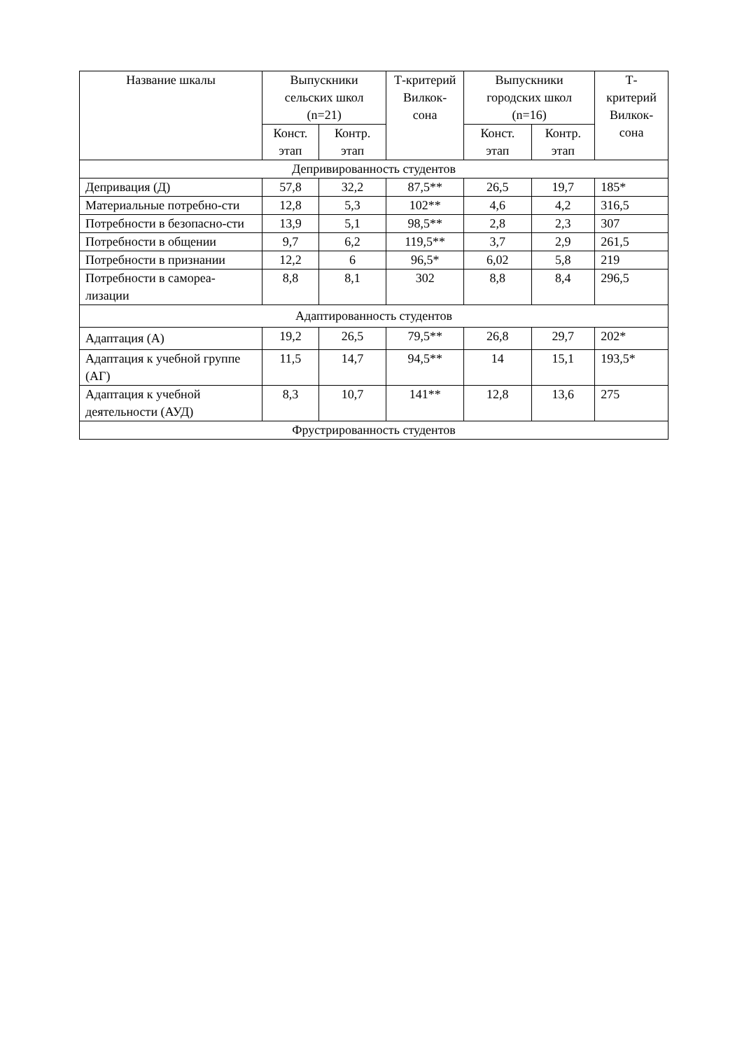| Название шкалы | Выпускники сельских школ (n=21) | | Т-критерий Вилкок-сона | Выпускники городских школ (n=16) | | Т-критерий Вилкок-сона |
| --- | --- | --- | --- | --- | --- | --- |
| | Конст. этап | Контр. этап | | Конст. этап | Контр. этап | |
| Депривированность студентов | | | | | | |
| Депривация (Д) | 57,8 | 32,2 | 87,5** | 26,5 | 19,7 | 185* |
| Материальные потребно-сти | 12,8 | 5,3 | 102** | 4,6 | 4,2 | 316,5 |
| Потребности в безопасно-сти | 13,9 | 5,1 | 98,5** | 2,8 | 2,3 | 307 |
| Потребности в общении | 9,7 | 6,2 | 119,5** | 3,7 | 2,9 | 261,5 |
| Потребности в признании | 12,2 | 6 | 96,5* | 6,02 | 5,8 | 219 |
| Потребности в самореа-лизации | 8,8 | 8,1 | 302 | 8,8 | 8,4 | 296,5 |
| Адаптированность студентов | | | | | | |
| Адаптация (А) | 19,2 | 26,5 | 79,5** | 26,8 | 29,7 | 202* |
| Адаптация к учебной группе (АГ) | 11,5 | 14,7 | 94,5** | 14 | 15,1 | 193,5* |
| Адаптация к учебной деятельности (АУД) | 8,3 | 10,7 | 141** | 12,8 | 13,6 | 275 |
| Фрустрированность студентов | | | | | | |